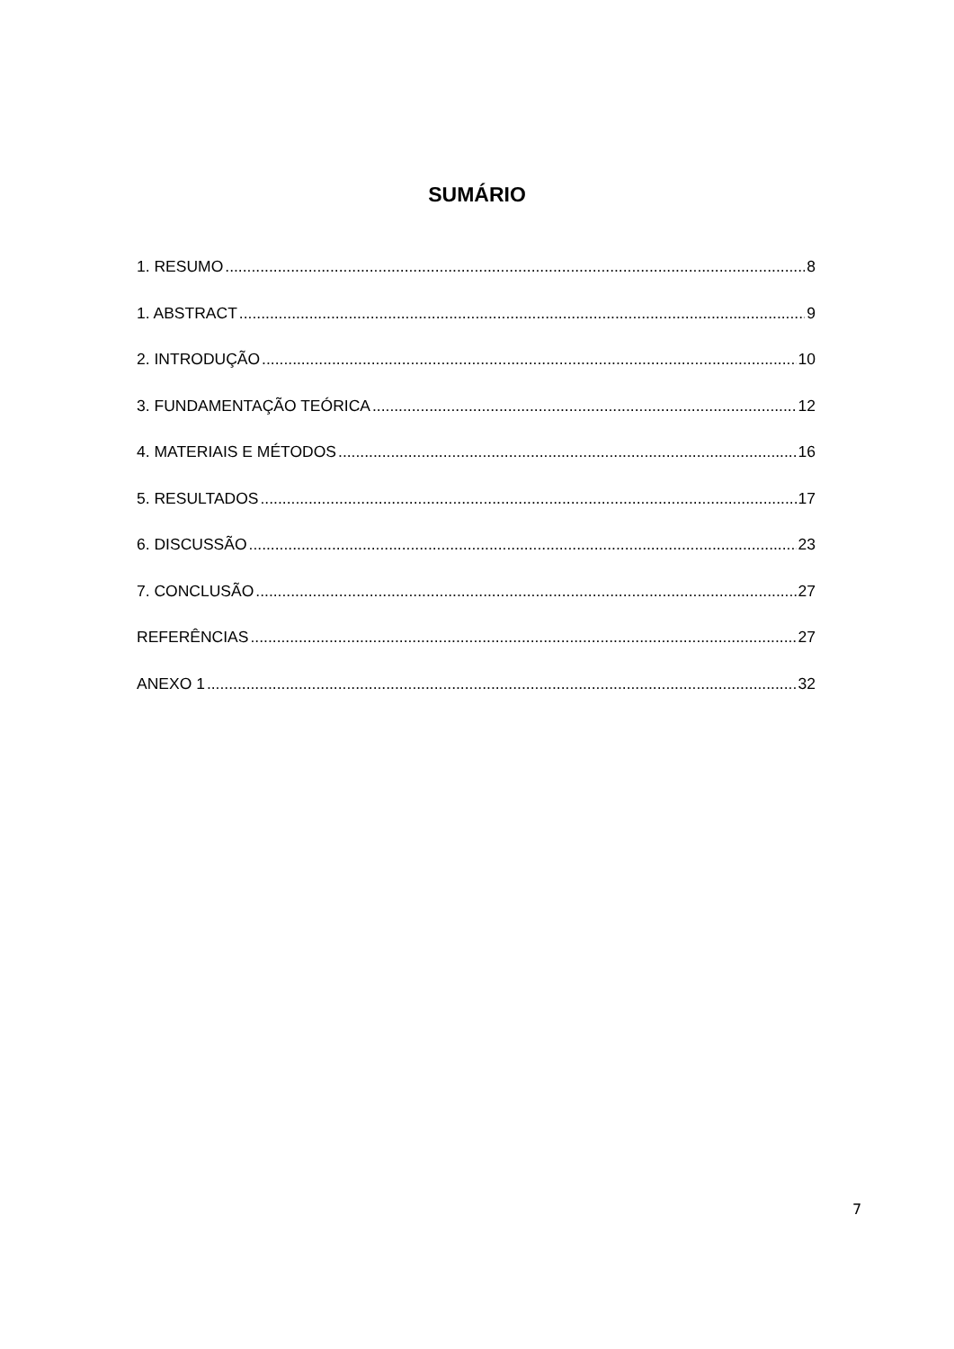SUMÁRIO
1. RESUMO 8
1. ABSTRACT 9
2. INTRODUÇÃO 10
3. FUNDAMENTAÇÃO TEÓRICA 12
4. MATERIAIS E MÉTODOS 16
5. RESULTADOS 17
6. DISCUSSÃO 23
7. CONCLUSÃO 27
REFERÊNCIAS 27
ANEXO 1 32
7